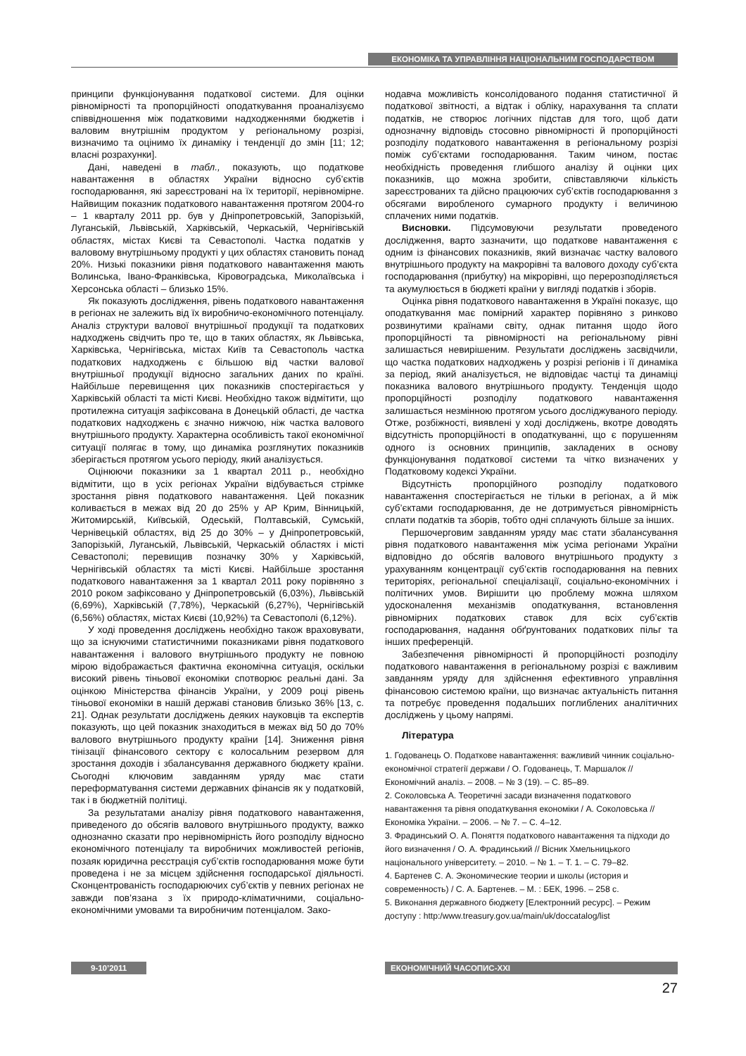ЕКОНОМІКА ТА УПРАВЛІННЯ НАЦІОНАЛЬНИМ ГОСПОДАРСТВОМ
принципи функціонування податкової системи. Для оцінки рівномірності та пропорційності оподаткування проаналізуємо співвідношення між податковими надходженнями бюджетів і валовим внутрішнім продуктом у регіональному розрізі, визначимо та оцінимо їх динаміку і тенденції до змін [11; 12; власні розрахунки].
Дані, наведені в табл., показують, що податкове навантаження в областях України відносно суб’єктів господарювання, які зареєстровані на їх території, нерівномірне. Найвищим показник податкового навантаження протягом 2004-го – 1 кварталу 2011 рр. був у Дніпропетровській, Запорізькій, Луганській, Львівській, Харківській, Черкаській, Чернігівській областях, містах Києві та Севастополі. Частка податків у валовому внутрішньому продукті у цих областях становить понад 20%. Низькі показники рівня податкового навантаження мають Волинська, Івано-Франківська, Кіровоградська, Миколаївська і Херсонська області – близько 15%.
Як показують дослідження, рівень податкового навантаження в регіонах не залежить від їх виробничо-економічного потенціалу. Аналіз структури валової внутрішньої продукції та податкових надходжень свідчить про те, що в таких областях, як Львівська, Харківська, Чернігівська, містах Київ та Севастополь частка податкових надходжень є більшою від частки валової внутрішньої продукції відносно загальних даних по країні. Найбільше перевищення цих показників спостерігається у Харківській області та місті Києві. Необхідно також відмітити, що протилежна ситуація зафіксована в Донецькій області, де частка податкових надходжень є значно нижчою, ніж частка валового внутрішнього продукту. Характерна особливість такої економічної ситуації полягає в тому, що динаміка розглянутих показників зберігається протягом усього періоду, який аналізується.
Оцінюючи показники за 1 квартал 2011 р., необхідно відмітити, що в усіх регіонах України відбувається стрімке зростання рівня податкового навантаження. Цей показник коливається в межах від 20 до 25% у АР Крим, Вінницькій, Житомирській, Київській, Одеській, Полтавській, Сумській, Чернівецькій областях, від 25 до 30% – у Дніпропетровській, Запорізькій, Луганській, Львівській, Черкаській областях і місті Севастополі; перевищив позначку 30% у Харківській, Чернігівській областях та місті Києві. Найбільше зростання податкового навантаження за 1 квартал 2011 року порівняно з 2010 роком зафіксовано у Дніпропетровській (6,03%), Львівській (6,69%), Харківській (7,78%), Черкаській (6,27%), Чернігівській (6,56%) областях, містах Києві (10,92%) та Севастополі (6,12%).
У ході проведення досліджень необхідно також враховувати, що за існуючими статистичними показниками рівня податкового навантаження і валового внутрішнього продукту не повною мірою відображається фактична економічна ситуація, оскільки високий рівень тіньової економіки спотворює реальні дані. За оцінкою Міністерства фінансів України, у 2009 році рівень тіньової економіки в нашій державі становив близько 36% [13, с. 21]. Однак результати досліджень деяких науковців та експертів показують, що цей показник знаходиться в межах від 50 до 70% валового внутрішнього продукту країни [14]. Зниження рівня тінізації фінансового сектору є колосальним резервом для зростання доходів і збалансування державного бюджету країни. Сьогодні ключовим завданням уряду має стати переформатування системи державних фінансів як у податковій, так і в бюджетній політиці.
За результатами аналізу рівня податкового навантаження, приведеного до обсягів валового внутрішнього продукту, важко однозначно сказати про нерівномірність його розподілу відносно економічного потенціалу та виробничих можливостей регіонів, позаяк юридична реєстрація суб’єктів господарювання може бути проведена і не за місцем здійснення господарської діяльності. Сконцентрованість господарюючих суб’єктів у певних регіонах не завжди пов’язана з їх природо-кліматичними, соціально-економічними умовами та виробничим потенціалом. Зако-
нодавча можливість консолідованого подання статистичної й податкової звітності, а відтак і обліку, нарахування та сплати податків, не створює логічних підстав для того, щоб дати однозначну відповідь стосовно рівномірності й пропорційності розподілу податкового навантаження в регіональному розрізі поміж суб’єктами господарювання. Таким чином, постає необхідність проведення глибшого аналізу й оцінки цих показників, що можна зробити, співставляючи кількість зареєстрованих та дійсно працюючих суб’єктів господарювання з обсягами виробленого сумарного продукту і величиною сплачених ними податків.
Висновки. Підсумовуючи результати проведеного дослідження, варто зазначити, що податкове навантаження є одним із фінансових показників, який визначає частку валового внутрішнього продукту на макрорівні та валового доходу суб’єкта господарювання (прибутку) на мікрорівні, що перерозподіляється та акумулюється в бюджеті країни у вигляді податків і зборів.
Оцінка рівня податкового навантаження в Україні показує, що оподаткування має помірний характер порівняно з ринково розвинутими країнами світу, однак питання щодо його пропорційності та рівномірності на регіональному рівні залишається невирішеним. Результати досліджень засвідчили, що частка податкових надходжень у розрізі регіонів і її динаміка за період, який аналізується, не відповідає частці та динаміці показника валового внутрішнього продукту. Тенденція щодо пропорційності розподілу податкового навантаження залишається незмінною протягом усього досліджуваного періоду. Отже, розбіжності, виявлені у ході досліджень, вкотре доводять відсутність пропорційності в оподаткуванні, що є порушенням одного із основних принципів, закладених в основу функціонування податкової системи та чітко визначених у Податковому кодексі України.
Відсутність пропорційного розподілу податкового навантаження спостерігається не тільки в регіонах, а й між суб’єктами господарювання, де не дотримується рівномірність сплати податків та зборів, тобто одні сплачують більше за інших.
Першочерговим завданням уряду має стати збалансування рівня податкового навантаження між усіма регіонами України відповідно до обсягів валового внутрішнього продукту з урахуванням концентрації суб’єктів господарювання на певних територіях, регіональної спеціалізації, соціально-економічних і політичних умов. Вирішити цю проблему можна шляхом удосконалення механізмів оподаткування, встановлення рівномірних податкових ставок для всіх суб’єктів господарювання, надання обґрунтованих податкових пільг та інших преференцій.
Забезпечення рівномірності й пропорційності розподілу податкового навантаження в регіональному розрізі є важливим завданням уряду для здійснення ефективного управління фінансовою системою країни, що визначає актуальність питання та потребує проведення подальших поглиблених аналітичних досліджень у цьому напрямі.
Література
1. Годованець О. Податкове навантаження: важливий чинник соціально-економічної стратегії держави / О. Годованець, Т. Маршалок // Економічний аналіз. – 2008. – № 3 (19). – С. 85–89.
2. Соколовська А. Теоретичні засади визначення податкового навантаження та рівня оподаткування економіки / А. Соколовська // Економіка України. – 2006. – № 7. – С. 4–12.
3. Фрадинський О. А. Поняття податкового навантаження та підходи до його визначення / О. А. Фрадинський // Вісник Хмельницького національного університету. – 2010. – № 1. – Т. 1. – С. 79–82.
4. Бартенев С. А. Экономические теории и школы (история и современность) / С. А. Бартенев. – М. : БЕК, 1996. – 258 с.
5. Виконання державного бюджету [Електронний ресурс]. – Режим доступу : http:/www.treasury.gov.ua/main/uk/doccatalog/list
9-10’2011 ЕКОНОМІЧНИЙ ЧАСОПИС-XXI
27